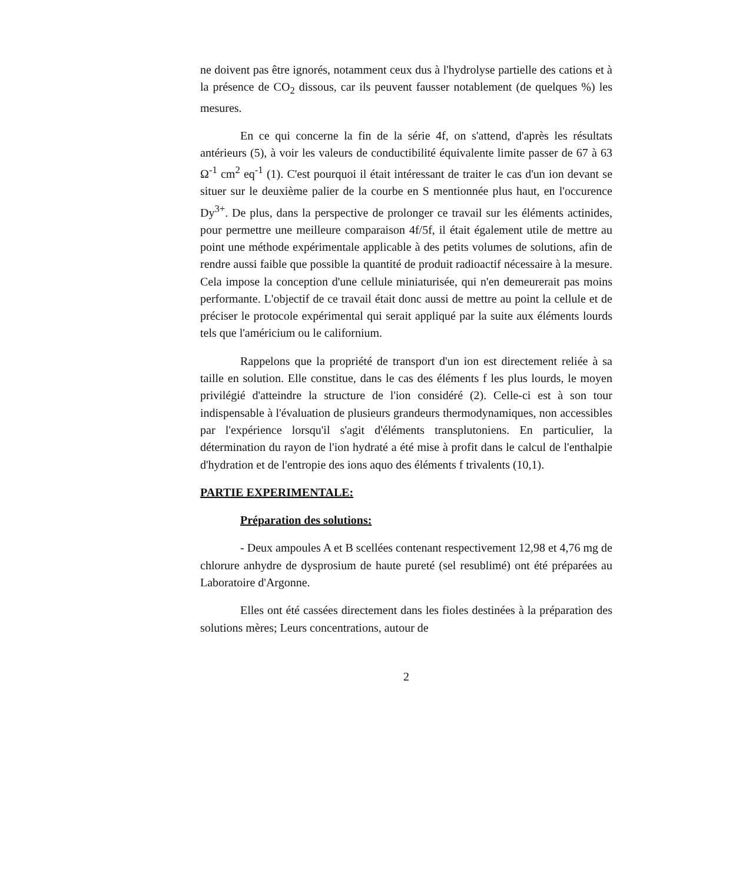ne doivent pas être ignorés, notamment ceux dus à l'hydrolyse partielle des cations et à la présence de CO<sub>2</sub> dissous, car ils peuvent fausser notablement (de quelques %) les mesures.
En ce qui concerne la fin de la série 4f, on s'attend, d'après les résultats antérieurs (5), à voir les valeurs de conductibilité équivalente limite passer de 67 à 63 Ω<sup>-1</sup> cm<sup>2</sup> eq<sup>-1</sup> (1). C'est pourquoi il était intéressant de traiter le cas d'un ion devant se situer sur le deuxième palier de la courbe en S mentionnée plus haut, en l'occurence Dy<sup>3+</sup>. De plus, dans la perspective de prolonger ce travail sur les éléments actinides, pour permettre une meilleure comparaison 4f/5f, il était également utile de mettre au point une méthode expérimentale applicable à des petits volumes de solutions, afin de rendre aussi faible que possible la quantité de produit radioactif nécessaire à la mesure. Cela impose la conception d'une cellule miniaturisée, qui n'en demeurerait pas moins performante. L'objectif de ce travail était donc aussi de mettre au point la cellule et de préciser le protocole expérimental qui serait appliqué par la suite aux éléments lourds tels que l'américium ou le californium.
Rappelons que la propriété de transport d'un ion est directement reliée à sa taille en solution. Elle constitue, dans le cas des éléments f les plus lourds, le moyen privilégié d'atteindre la structure de l'ion considéré (2). Celle-ci est à son tour indispensable à l'évaluation de plusieurs grandeurs thermodynamiques, non accessibles par l'expérience lorsqu'il s'agit d'éléments transplutoniens. En particulier, la détermination du rayon de l'ion hydraté a été mise à profit dans le calcul de l'enthalpie d'hydration et de l'entropie des ions aquo des éléments f trivalents (10,1).
PARTIE EXPERIMENTALE:
Préparation des solutions:
- Deux ampoules A et B scellées contenant respectivement 12,98 et 4,76 mg de chlorure anhydre de dysprosium de haute pureté (sel resublimé) ont été préparées au Laboratoire d'Argonne.
Elles ont été cassées directement dans les fioles destinées à la préparation des solutions mères; Leurs concentrations, autour de
2